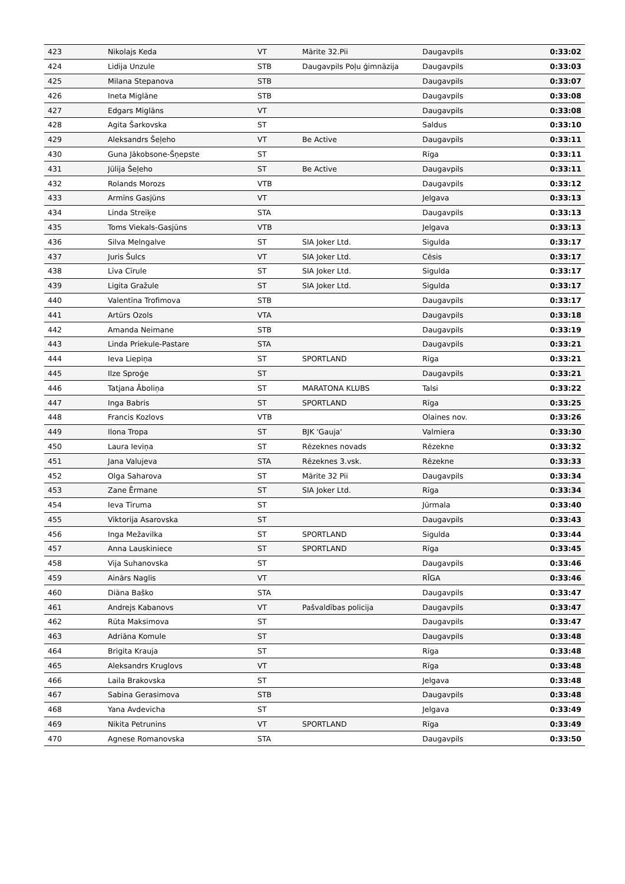| 423 | Nikolajs Keda | VT | Mārite 32.Pii | Daugavpils | 0:33:02 |
| 424 | Lidija Unzule | STB | Daugavpils Poļu ģimnāzija | Daugavpils | 0:33:03 |
| 425 | Milana Stepanova | STB | | Daugavpils | 0:33:07 |
| 426 | Ineta Miglāne | STB | | Daugavpils | 0:33:08 |
| 427 | Edgars Miglāns | VT | | Daugavpils | 0:33:08 |
| 428 | Agita Šarkovska | ST | | Saldus | 0:33:10 |
| 429 | Aleksandrs Šeļeho | VT | Be Active | Daugavpils | 0:33:11 |
| 430 | Guna Jākobsone-Šņepste | ST | | Rīga | 0:33:11 |
| 431 | Jūlija Šeļeho | ST | Be Active | Daugavpils | 0:33:11 |
| 432 | Rolands Morozs | VTB | | Daugavpils | 0:33:12 |
| 433 | Armīns Gasjūns | VT | | Jelgava | 0:33:13 |
| 434 | Linda Streiķe | STA | | Daugavpils | 0:33:13 |
| 435 | Toms Viekals-Gasjūns | VTB | | Jelgava | 0:33:13 |
| 436 | Silva Melngalve | ST | SIA Joker Ltd. | Sigulda | 0:33:17 |
| 437 | Juris Šulcs | VT | SIA Joker Ltd. | Cēsis | 0:33:17 |
| 438 | Līva Cīrule | ST | SIA Joker Ltd. | Sigulda | 0:33:17 |
| 439 | Ligita Gražule | ST | SIA Joker Ltd. | Sigulda | 0:33:17 |
| 440 | Valentīna Trofimova | STB | | Daugavpils | 0:33:17 |
| 441 | Artūrs Ozols | VTA | | Daugavpils | 0:33:18 |
| 442 | Amanda Neimane | STB | | Daugavpils | 0:33:19 |
| 443 | Linda Priekule-Pastare | STA | | Daugavpils | 0:33:21 |
| 444 | Ieva Liepiņa | ST | SPORTLAND | Rīga | 0:33:21 |
| 445 | Ilze Sproģe | ST | | Daugavpils | 0:33:21 |
| 446 | Tatjana Āboliņa | ST | MARATONA KLUBS | Talsi | 0:33:22 |
| 447 | Inga Babris | ST | SPORTLAND | Rīga | 0:33:25 |
| 448 | Francis Kozlovs | VTB | | Olaines nov. | 0:33:26 |
| 449 | Ilona Tropa | ST | BJK 'Gauja' | Valmiera | 0:33:30 |
| 450 | Laura Ieviņa | ST | Rēzeknes novads | Rēzekne | 0:33:32 |
| 451 | Jana Valujeva | STA | Rēzeknes 3.vsk. | Rēzekne | 0:33:33 |
| 452 | Olga Saharova | ST | Mārite 32 Pii | Daugavpils | 0:33:34 |
| 453 | Zane Ērmane | ST | SIA Joker Ltd. | Rīga | 0:33:34 |
| 454 | Ieva Tīruma | ST | | Jūrmala | 0:33:40 |
| 455 | Viktorija Asarovska | ST | | Daugavpils | 0:33:43 |
| 456 | Inga Mežavilka | ST | SPORTLAND | Sigulda | 0:33:44 |
| 457 | Anna Lauskiniece | ST | SPORTLAND | Rīga | 0:33:45 |
| 458 | Vija Suhanovska | ST | | Daugavpils | 0:33:46 |
| 459 | Ainārs Naglis | VT | | RĪGA | 0:33:46 |
| 460 | Diāna Baško | STA | | Daugavpils | 0:33:47 |
| 461 | Andrejs Kabanovs | VT | Pašvaldības policija | Daugavpils | 0:33:47 |
| 462 | Rūta Maksimova | ST | | Daugavpils | 0:33:47 |
| 463 | Adriāna Komule | ST | | Daugavpils | 0:33:48 |
| 464 | Brigita Krauja | ST | | Rīga | 0:33:48 |
| 465 | Aleksandrs Kruglovs | VT | | Rīga | 0:33:48 |
| 466 | Laila Brakovska | ST | | Jelgava | 0:33:48 |
| 467 | Sabina Gerasimova | STB | | Daugavpils | 0:33:48 |
| 468 | Yana Avdevicha | ST | | Jelgava | 0:33:49 |
| 469 | Nikita Petrunins | VT | SPORTLAND | Rīga | 0:33:49 |
| 470 | Agnese Romanovska | STA | | Daugavpils | 0:33:50 |